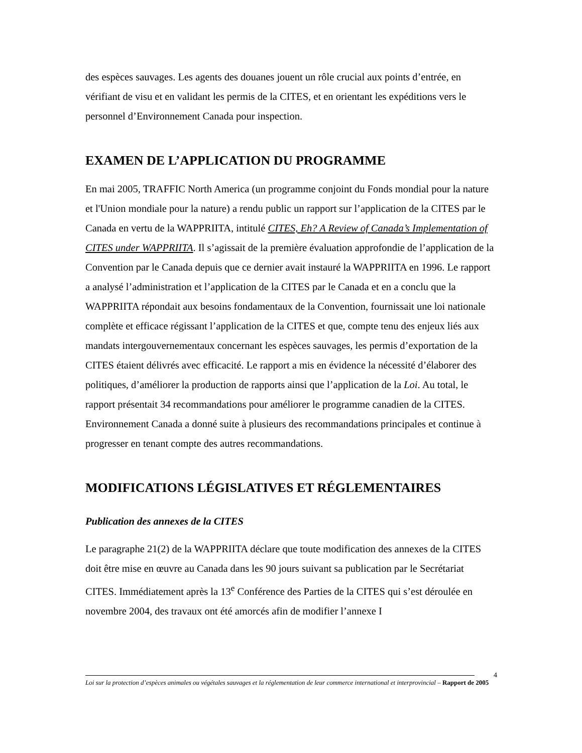des espèces sauvages. Les agents des douanes jouent un rôle crucial aux points d’entrée, en vérifiant de visu et en validant les permis de la CITES, et en orientant les expéditions vers le personnel d’Environnement Canada pour inspection.
EXAMEN DE L’APPLICATION DU PROGRAMME
En mai 2005, TRAFFIC North America (un programme conjoint du Fonds mondial pour la nature et l'Union mondiale pour la nature) a rendu public un rapport sur l’application de la CITES par le Canada en vertu de la WAPPRIITA, intitulé CITES, Eh? A Review of Canada’s Implementation of CITES under WAPPRIITA. Il s’agissait de la première évaluation approfondie de l’application de la Convention par le Canada depuis que ce dernier avait instauré la WAPPRIITA en 1996. Le rapport a analysé l’administration et l’application de la CITES par le Canada et en a conclu que la WAPPRIITA répondait aux besoins fondamentaux de la Convention, fournissait une loi nationale complète et efficace régissant l’application de la CITES et que, compte tenu des enjeux liés aux mandats intergouvernementaux concernant les espèces sauvages, les permis d’exportation de la CITES étaient délivrés avec efficacité. Le rapport a mis en évidence la nécessité d’élaborer des politiques, d’améliorer la production de rapports ainsi que l’application de la Loi. Au total, le rapport présentait 34 recommandations pour améliorer le programme canadien de la CITES. Environnement Canada a donné suite à plusieurs des recommandations principales et continue à progresser en tenant compte des autres recommandations.
MODIFICATIONS LÉGISLATIVES ET RÉGLEMENTAIRES
Publication des annexes de la CITES
Le paragraphe 21(2) de la WAPPRIITA déclare que toute modification des annexes de la CITES doit être mise en œuvre au Canada dans les 90 jours suivant sa publication par le Secrétariat CITES. Immédiatement après la 13<sup>e</sup> Conférence des Parties de la CITES qui s’est déroulée en novembre 2004, des travaux ont été amorcés afin de modifier l’annexe I
4
Loi sur la protection d’espèces animales ou végétales sauvages et la réglementation de leur commerce international et interprovincial – Rapport de 2005